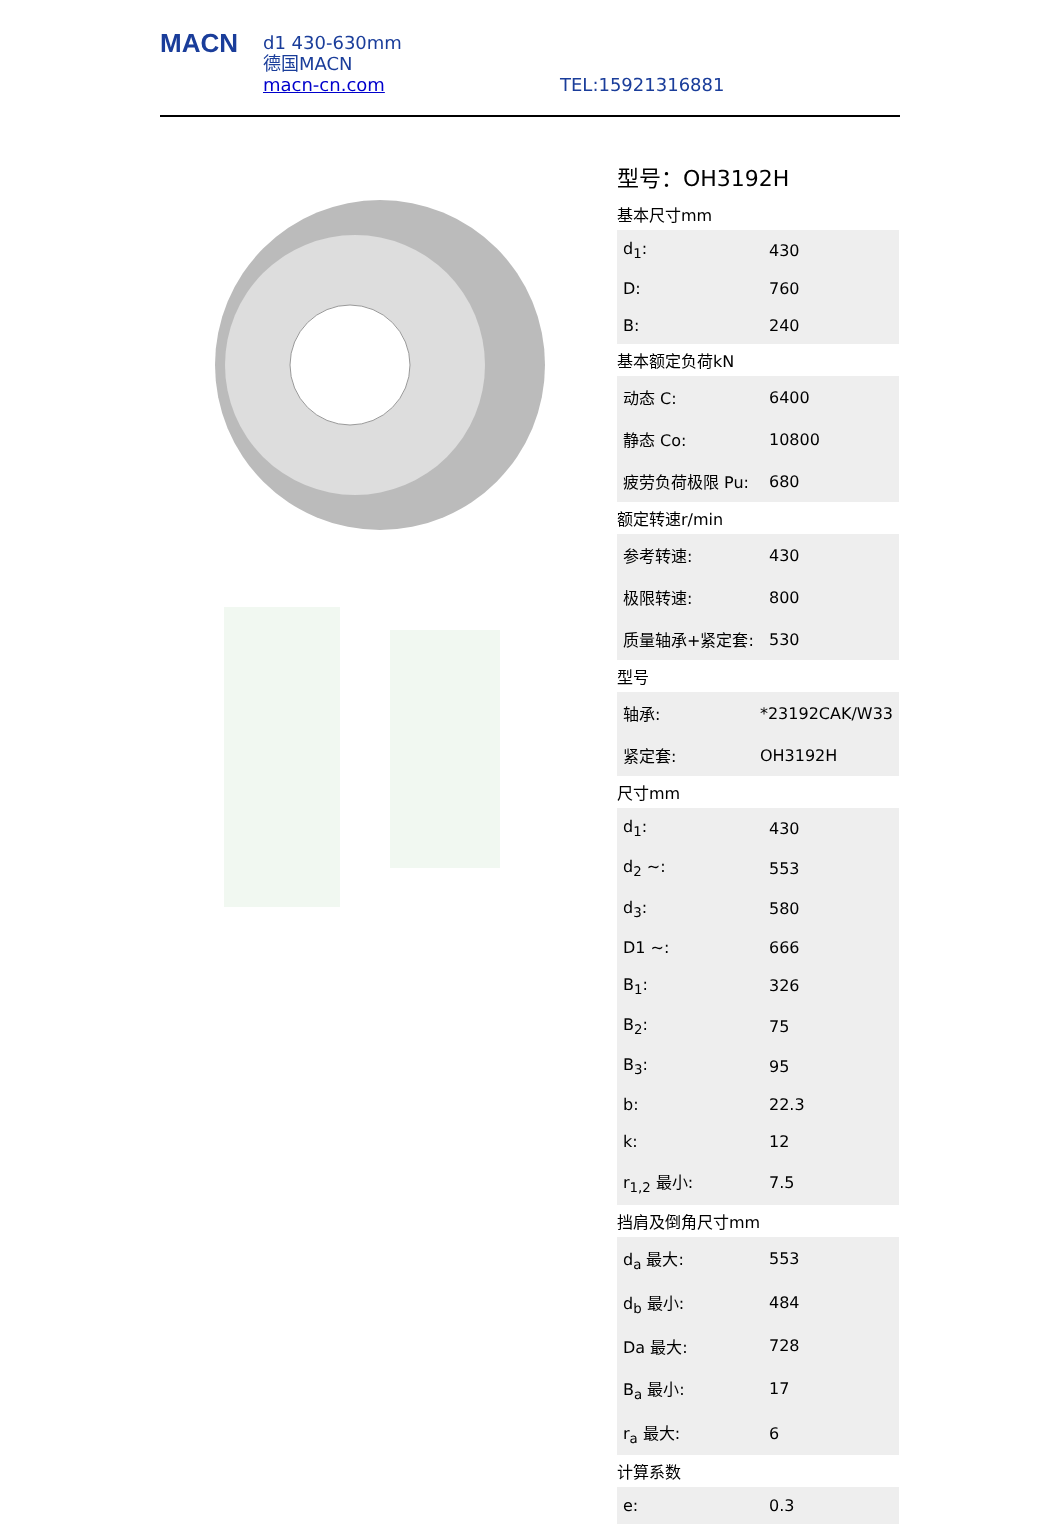MACN
d1 430-630mm
德国MACN
macn-cn.com
TEL:15921316881
型号：OH3192H
基本尺寸mm
| d<sub>1</sub>: | 430 |
| D: | 760 |
| B: | 240 |
基本额定负荷kN
| 动态 C: | 6400 |
| 静态 Co: | 10800 |
| 疲劳负荷极限 Pu: | 680 |
额定转速r/min
| 参考转速: | 430 |
| 极限转速: | 800 |
| 质量轴承+紧定套: | 530 |
型号
| 轴承: | *23192CAK/W33 |
| 紧定套: | OH3192H |
尺寸mm
| d<sub>1</sub>: | 430 |
| d<sub>2</sub> ~: | 553 |
| d<sub>3</sub>: | 580 |
| D1 ~: | 666 |
| B<sub>1</sub>: | 326 |
| B<sub>2</sub>: | 75 |
| B<sub>3</sub>: | 95 |
| b: | 22.3 |
| k: | 12 |
| r<sub>1,2</sub> 最小: | 7.5 |
挡肩及倒角尺寸mm
| d<sub>a</sub> 最大: | 553 |
| d<sub>b</sub> 最小: | 484 |
| Da 最大: | 728 |
| B<sub>a</sub> 最小: | 17 |
| r<sub>a</sub> 最大: | 6 |
计算系数
| e: | 0.3 |